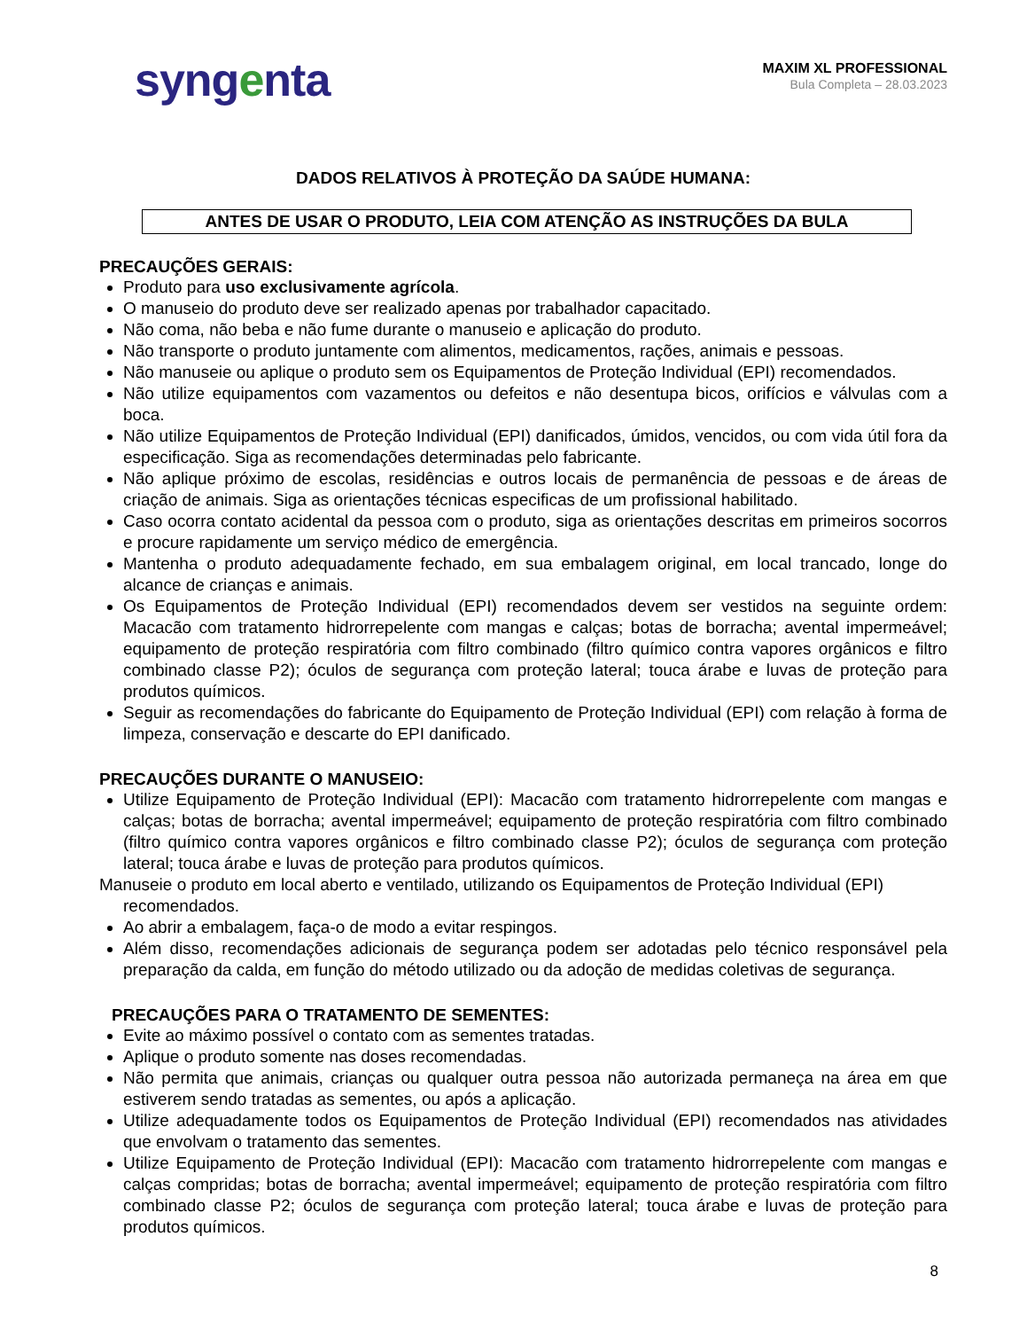syngenta
MAXIM XL PROFESSIONAL
Bula Completa – 28.03.2023
DADOS RELATIVOS À PROTEÇÃO DA SAÚDE HUMANA:
ANTES DE USAR O PRODUTO, LEIA COM ATENÇÃO AS INSTRUÇÕES DA BULA
PRECAUÇÕES GERAIS:
Produto para uso exclusivamente agrícola.
O manuseio do produto deve ser realizado apenas por trabalhador capacitado.
Não coma, não beba e não fume durante o manuseio e aplicação do produto.
Não transporte o produto juntamente com alimentos, medicamentos, rações, animais e pessoas.
Não manuseie ou aplique o produto sem os Equipamentos de Proteção Individual (EPI) recomendados.
Não utilize equipamentos com vazamentos ou defeitos e não desentupa bicos, orifícios e válvulas com a boca.
Não utilize Equipamentos de Proteção Individual (EPI) danificados, úmidos, vencidos, ou com vida útil fora da especificação. Siga as recomendações determinadas pelo fabricante.
Não aplique próximo de escolas, residências e outros locais de permanência de pessoas e de áreas de criação de animais. Siga as orientações técnicas especificas de um profissional habilitado.
Caso ocorra contato acidental da pessoa com o produto, siga as orientações descritas em primeiros socorros e procure rapidamente um serviço médico de emergência.
Mantenha o produto adequadamente fechado, em sua embalagem original, em local trancado, longe do alcance de crianças e animais.
Os Equipamentos de Proteção Individual (EPI) recomendados devem ser vestidos na seguinte ordem: Macacão com tratamento hidrorrepelente com mangas e calças; botas de borracha; avental impermeável; equipamento de proteção respiratória com filtro combinado (filtro químico contra vapores orgânicos e filtro combinado classe P2); óculos de segurança com proteção lateral; touca árabe e luvas de proteção para produtos químicos.
Seguir as recomendações do fabricante do Equipamento de Proteção Individual (EPI) com relação à forma de limpeza, conservação e descarte do EPI danificado.
PRECAUÇÕES DURANTE O MANUSEIO:
Utilize Equipamento de Proteção Individual (EPI): Macacão com tratamento hidrorrepelente com mangas e calças; botas de borracha; avental impermeável; equipamento de proteção respiratória com filtro combinado (filtro químico contra vapores orgânicos e filtro combinado classe P2); óculos de segurança com proteção lateral; touca árabe e luvas de proteção para produtos químicos.
Manuseie o produto em local aberto e ventilado, utilizando os Equipamentos de Proteção Individual (EPI) recomendados.
Ao abrir a embalagem, faça-o de modo a evitar respingos.
Além disso, recomendações adicionais de segurança podem ser adotadas pelo técnico responsável pela preparação da calda, em função do método utilizado ou da adoção de medidas coletivas de segurança.
PRECAUÇÕES PARA O TRATAMENTO DE SEMENTES:
Evite ao máximo possível o contato com as sementes tratadas.
Aplique o produto somente nas doses recomendadas.
Não permita que animais, crianças ou qualquer outra pessoa não autorizada permaneça na área em que estiverem sendo tratadas as sementes, ou após a aplicação.
Utilize adequadamente todos os Equipamentos de Proteção Individual (EPI) recomendados nas atividades que envolvam o tratamento das sementes.
Utilize Equipamento de Proteção Individual (EPI): Macacão com tratamento hidrorrepelente com mangas e calças compridas; botas de borracha; avental impermeável; equipamento de proteção respiratória com filtro combinado classe P2; óculos de segurança com proteção lateral; touca árabe e luvas de proteção para produtos químicos.
8